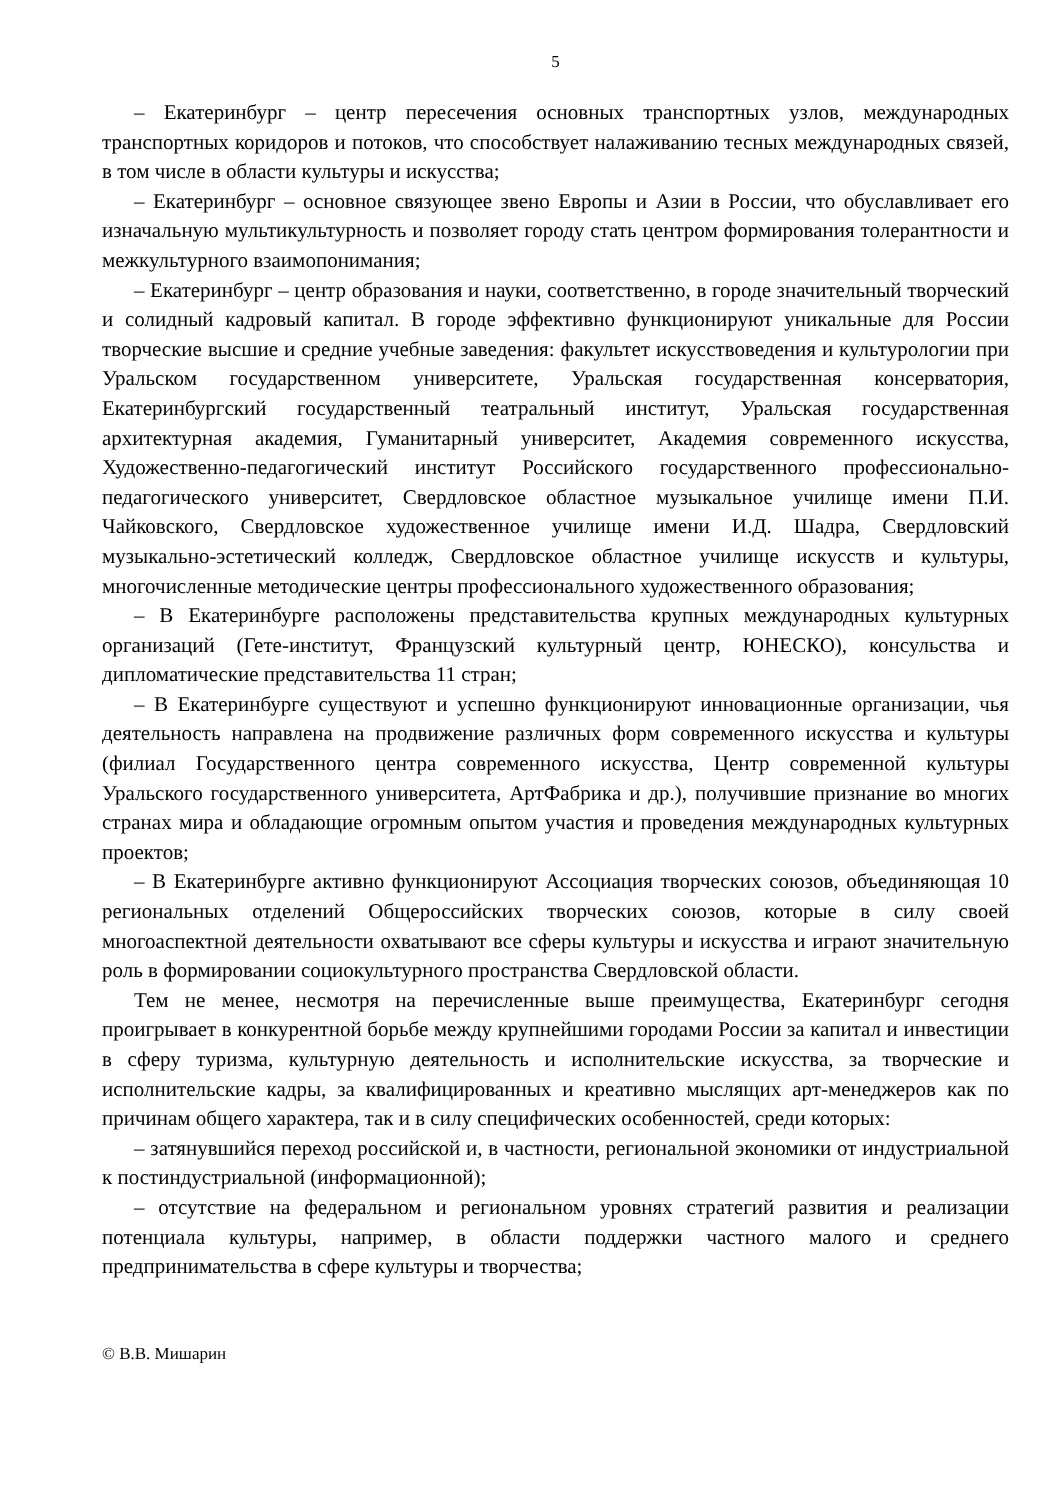5
– Екатеринбург – центр пересечения основных транспортных узлов, международных транспортных коридоров и потоков, что способствует налаживанию тесных международных связей, в том числе в области культуры и искусства;
– Екатеринбург – основное связующее звено Европы и Азии в России, что обуславливает его изначальную мультикультурность и позволяет городу стать центром формирования толерантности и межкультурного взаимопонимания;
– Екатеринбург – центр образования и науки, соответственно, в городе значительный творческий и солидный кадровый капитал. В городе эффективно функционируют уникальные для России творческие высшие и средние учебные заведения: факультет искусствоведения и культурологии при Уральском государственном университете, Уральская государственная консерватория, Екатеринбургский государственный театральный институт, Уральская государственная архитектурная академия, Гуманитарный университет, Академия современного искусства, Художественно-педагогический институт Российского государственного профессионально-педагогического университет, Свердловское областное музыкальное училище имени П.И. Чайковского, Свердловское художественное училище имени И.Д. Шадра, Свердловский музыкально-эстетический колледж, Свердловское областное училище искусств и культуры, многочисленные методические центры профессионального художественного образования;
– В Екатеринбурге расположены представительства крупных международных культурных организаций (Гете-институт, Французский культурный центр, ЮНЕСКО), консульства и дипломатические представительства 11 стран;
– В Екатеринбурге существуют и успешно функционируют инновационные организации, чья деятельность направлена на продвижение различных форм современного искусства и культуры (филиал Государственного центра современного искусства, Центр современной культуры Уральского государственного университета, АртФабрика и др.), получившие признание во многих странах мира и обладающие огромным опытом участия и проведения международных культурных проектов;
– В Екатеринбурге активно функционируют Ассоциация творческих союзов, объединяющая 10 региональных отделений Общероссийских творческих союзов, которые в силу своей многоаспектной деятельности охватывают все сферы культуры и искусства и играют значительную роль в формировании социокультурного пространства Свердловской области.
Тем не менее, несмотря на перечисленные выше преимущества, Екатеринбург сегодня проигрывает в конкурентной борьбе между крупнейшими городами России за капитал и инвестиции в сферу туризма, культурную деятельность и исполнительские искусства, за творческие и исполнительские кадры, за квалифицированных и креативно мыслящих арт-менеджеров как по причинам общего характера, так и в силу специфических особенностей, среди которых:
– затянувшийся переход российской и, в частности, региональной экономики от индустриальной к постиндустриальной (информационной);
– отсутствие на федеральном и региональном уровнях стратегий развития и реализации потенциала культуры, например, в области поддержки частного малого и среднего предпринимательства в сфере культуры и творчества;
© В.В. Мишарин